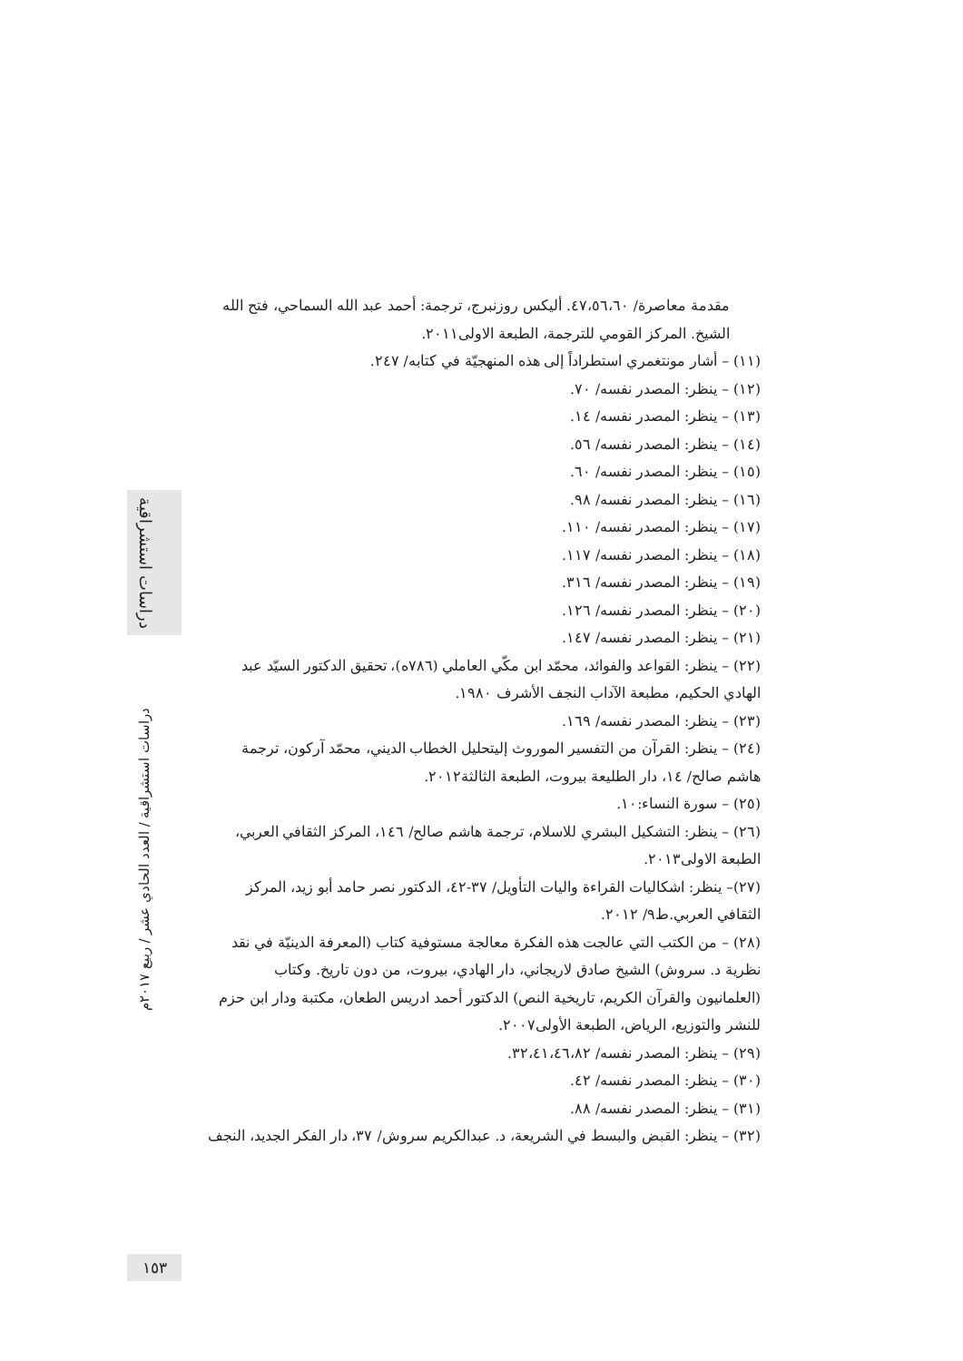دراسات استشراقية
مقدمة معاصرة/ ٤٧،٥٦،٦٠. أليكس روزنبرج، ترجمة: أحمد عبد الله السماحي، فتح الله الشيخ. المركز القومي للترجمة، الطبعة الاولى٢٠١١.
(١١) – أشار مونتغمري استطراداً إلى هذه المنهجيّة في كتابه/ ٢٤٧.
(١٢) – ينظر: المصدر نفسه/ ٧٠.
(١٣) – ينظر: المصدر نفسه/ ١٤.
(١٤) – ينظر: المصدر نفسه/ ٥٦.
(١٥) – ينظر: المصدر نفسه/ ٦٠.
(١٦) – ينظر: المصدر نفسه/ ٩٨.
(١٧) – ينظر: المصدر نفسه/ ١١٠.
(١٨) – ينظر: المصدر نفسه/ ١١٧.
(١٩) – ينظر: المصدر نفسه/ ٣١٦.
(٢٠) – ينظر: المصدر نفسه/ ١٢٦.
(٢١) – ينظر: المصدر نفسه/ ١٤٧.
(٢٢) – ينظر: القواعد والفوائد، محمّد ابن مكّي العاملي (٧٨٦ه)، تحقيق الدكتور السيّد عبد الهادي الحكيم، مطبعة الآداب النجف الأشرف ١٩٨٠.
(٢٣) – ينظر: المصدر نفسه/ ١٦٩.
(٢٤) – ينظر: القرآن من التفسير الموروث إليتحليل الخطاب الديني، محمّد آركون، ترجمة هاشم صالح/ ١٤، دار الطليعة بيروت، الطبعة الثالثة٢٠١٢.
(٢٥) – سورة النساء:١٠.
(٢٦) – ينظر: التشكيل البشري للاسلام، ترجمة هاشم صالح/ ١٤٦، المركز الثقافي العربي، الطبعة الاولى٢٠١٣.
(٢٧)– ينظر: اشكاليات القراءة واليات التأويل/ ٣٧-٤٢، الدكتور نصر حامد أبو زيد، المركز الثقافي العربي.ط٩/ ٢٠١٢.
(٢٨) – من الكتب التي عالجت هذه الفكرة معالجة مستوفية كتاب (المعرفة الدينيّة في نقد نظرية د. سروش) الشيخ صادق لاريجاني، دار الهادي، بيروت، من دون تاريخ. وكتاب (العلمانيون والقرآن الكريم، تاريخية النص) الدكتور أحمد ادريس الطعان، مكتبة ودار ابن حزم للنشر والتوزيع، الرياض، الطبعة الأولى٢٠٠٧.
(٢٩) – ينظر: المصدر نفسه/ ٣٢،٤١،٤٦،٨٢.
(٣٠) – ينظر: المصدر نفسه/ ٤٢.
(٣١) – ينظر: المصدر نفسه/ ٨٨.
(٣٢) – ينظر: القبض والبسط في الشريعة، د. عبدالكريم سروش/ ٣٧، دار الفكر الجديد، النجف
دراسات استشراقية / العدد الحادي عشر / ربيع ٢٠١٧م
١٥٣